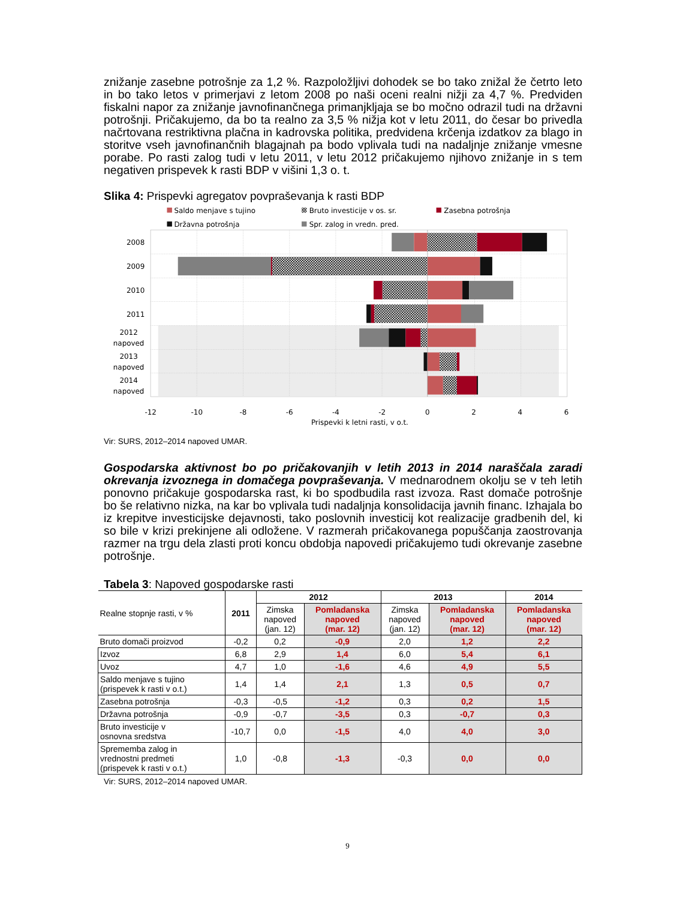znižanje zasebne potrošnje za 1,2 %. Razpoložljivi dohodek se bo tako znižal že četrto leto in bo tako letos v primerjavi z letom 2008 po naši oceni realni nižji za 4,7 %. Predviden fiskalni napor za znižanje javnofinančnega primanjkljaja se bo močno odrazil tudi na državni potrošnji. Pričakujemo, da bo ta realno za 3,5 % nižja kot v letu 2011, do česar bo privedla načrtovana restriktivna plačna in kadrovska politika, predvidena krčenja izdatkov za blago in storitve vseh javnofinančnih blagajnah pa bodo vplivala tudi na nadaljnje znižanje vmesne porabe. Po rasti zalog tudi v letu 2011, v letu 2012 pričakujemo njihovo znižanje in s tem negativen prispevek k rasti BDP v višini 1,3 o. t.
Slika 4: Prispevki agregatov povpraševanja k rasti BDP
Saldo menjave s tujino
Bruto investicije v os. sr.
Zasebna potrošnja
Državna potrošnja
Spr. zalog in vredn. pred.
2008
2009
2010
2011
2012
napoved
2013
napoved
2014
napoved
-12
-10
-8
-6
-4
-2
0
2
4
6
Prispevki k letni rasti, v o.t.
Vir: SURS, 2012–2014 napoved UMAR.
Gospodarska aktivnost bo po pričakovanjih v letih 2013 in 2014 naraščala zaradi okrevanja izvoznega in domačega povpraševanja. V mednarodnem okolju se v teh letih ponovno pričakuje gospodarska rast, ki bo spodbudila rast izvoza. Rast domače potrošnje bo še relativno nizka, na kar bo vplivala tudi nadaljnja konsolidacija javnih financ. Izhajala bo iz krepitve investicijske dejavnosti, tako poslovnih investicij kot realizacije gradbenih del, ki so bile v krizi prekinjene ali odložene. V razmerah pričakovanega popuščanja zaostrovanja razmer na trgu dela zlasti proti koncu obdobja napovedi pričakujemo tudi okrevanje zasebne potrošnje.
Tabela 3: Napoved gospodarske rasti
| Realne stopnje rasti, v % | 2011 | 2012 | | 2013 | | 2014 |
| --- | --- | --- | --- | --- | --- | --- |
| | | Zimska napoved (jan. 12) | Pomladanska napoved (mar. 12) | Zimska napoved (jan. 12) | Pomladanska napoved (mar. 12) | Pomladanska napoved (mar. 12) |
| Bruto domači proizvod | -0,2 | 0,2 | -0,9 | 2,0 | 1,2 | 2,2 |
| Izvoz | 6,8 | 2,9 | 1,4 | 6,0 | 5,4 | 6,1 |
| Uvoz | 4,7 | 1,0 | -1,6 | 4,6 | 4,9 | 5,5 |
| Saldo menjave s tujino (prispevek k rasti v o.t.) | 1,4 | 1,4 | 2,1 | 1,3 | 0,5 | 0,7 |
| Zasebna potrošnja | -0,3 | -0,5 | -1,2 | 0,3 | 0,2 | 1,5 |
| Državna potrošnja | -0,9 | -0,7 | -3,5 | 0,3 | -0,7 | 0,3 |
| Bruto investicije v osnovna sredstva | -10,7 | 0,0 | -1,5 | 4,0 | 4,0 | 3,0 |
| Sprememba zalog in vrednostni predmeti (prispevek k rasti v o.t.) | 1,0 | -0,8 | -1,3 | -0,3 | 0,0 | 0,0 |
Vir: SURS, 2012–2014 napoved UMAR.
9